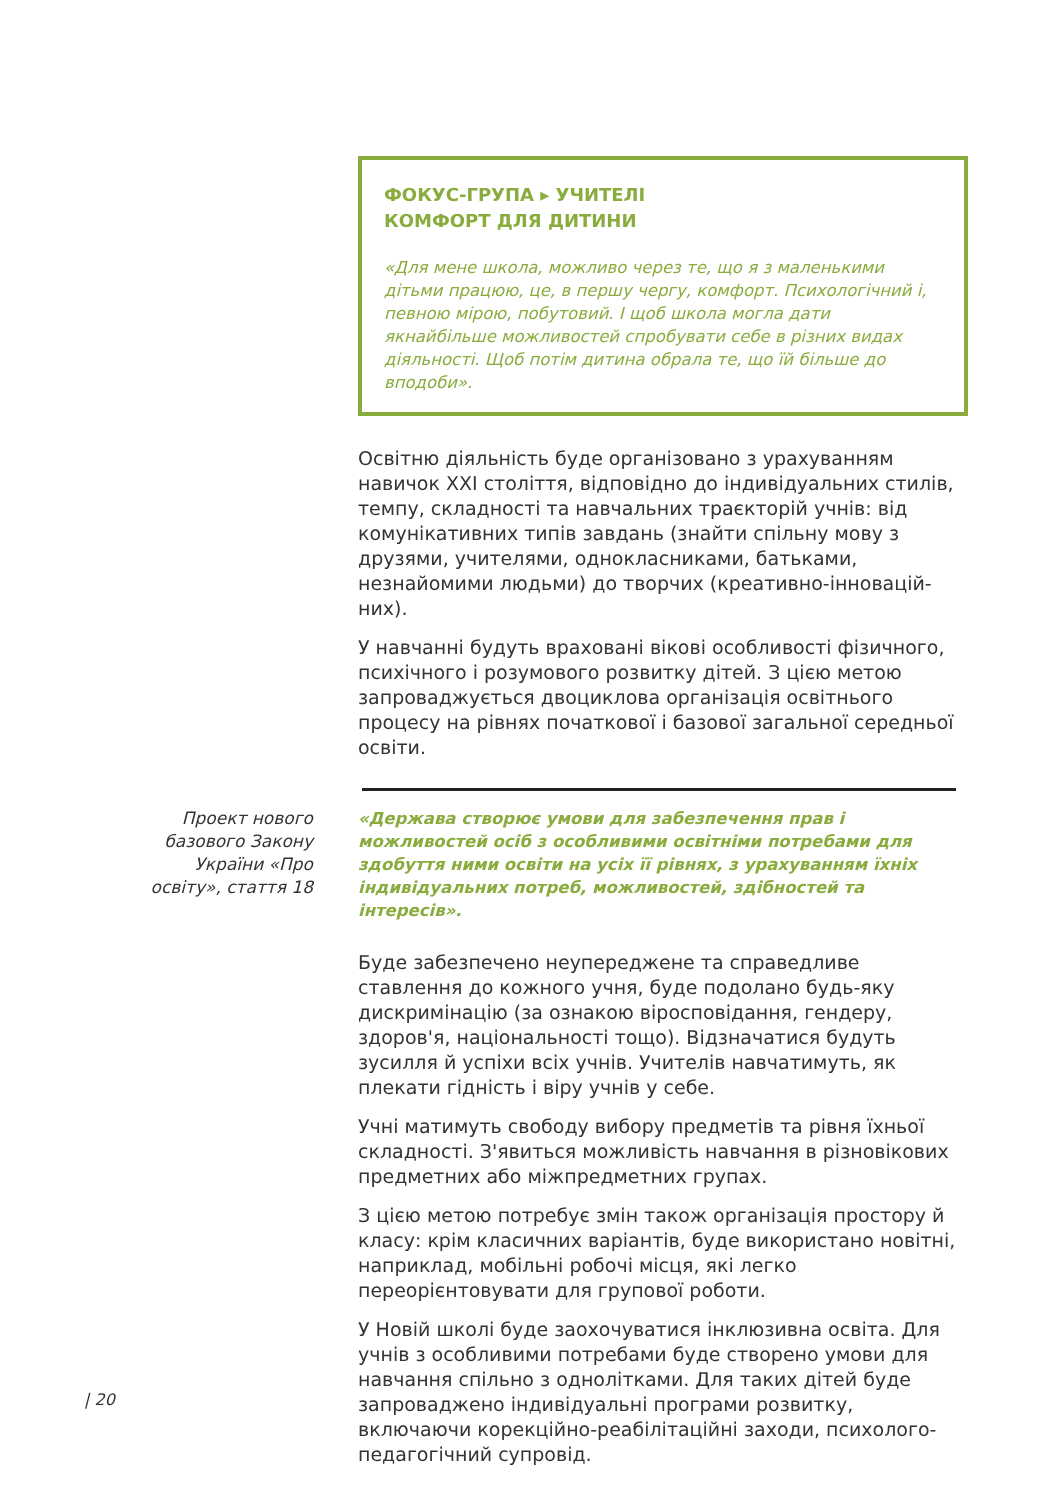ФОКУС-ГРУПА ▸ УЧИТЕЛІ
КОМФОРТ ДЛЯ ДИТИНИ
«Для мене школа, можливо через те, що я з маленькими дітьми працюю, це, в першу чергу, комфорт. Психологічний і, певною мірою, побутовий. І щоб школа могла дати якнайбільше можливостей спробувати себе в різних видах діяльності. Щоб потім дитина обрала те, що їй більше до вподоби».
Освітню діяльність буде організовано з урахуванням навичок XXI століття, відповідно до індивідуальних стилів, темпу, складності та навчальних траєкторій учнів: від комунікативних типів завдань (знайти спільну мову з друзями, учителями, однокласниками, батьками, незнайомими людьми) до творчих (креативно-інновацій­них).
У навчанні будуть враховані вікові особливості фізичного, психічного і розумового розвитку дітей. З цією метою запроваджується двоциклова організація освітнього процесу на рівнях початкової і базової загальної середньої освіти.
Проект нового базового Закону України «Про освіту», стаття 18
«Держава створює умови для забезпечення прав і можливостей осіб з особливими освітніми потребами для здобуття ними освіти на усіх її рівнях, з урахуванням їхніх індивідуальних потреб, можливостей, здібностей та інтересів».
Буде забезпечено неупереджене та справедливе ставлення до кожного учня, буде подолано будь-яку дискримінацію (за ознакою віросповідання, гендеру, здоров'я, національності тощо). Відзначатися будуть зусилля й успіхи всіх учнів. Учителів навчатимуть, як плекати гідність і віру учнів у себе.
Учні матимуть свободу вибору предметів та рівня їхньої складності. З'явиться можливість навчання в різновікових предметних або міжпредметних групах.
З цією метою потребує змін також організація простору й класу: крім класичних варіантів, буде використано новітні, наприклад, мобільні робочі місця, які легко переорієнтовувати для групової роботи.
У Новій школі буде заохочуватися інклюзивна освіта. Для учнів з особливими потребами буде створено умови для навчання спільно з однолітками. Для таких дітей буде запроваджено індивідуальні програми розвитку, включаючи корекційно-реабілітаційні заходи, психолого-педагогічний супровід.
| 20